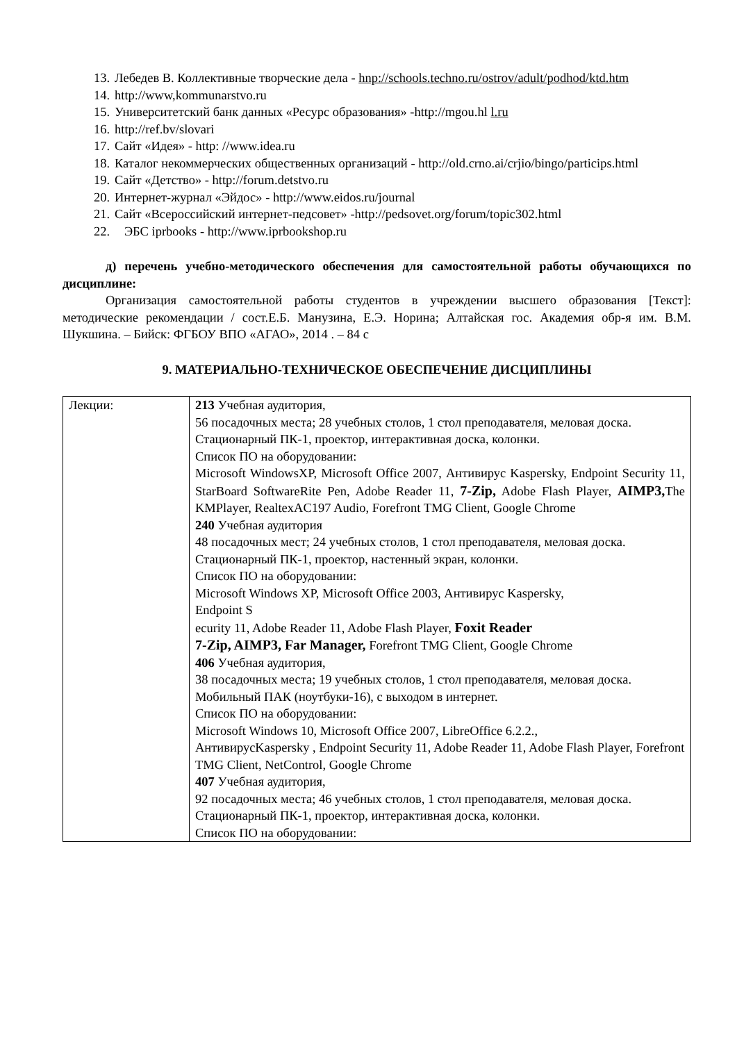13. Лебедев В. Коллективные творческие дела - hnp://schools.techno.ru/ostrov/adult/podhod/ktd.htm
14. http://www,kommunarstvo.ru
15. Университетский банк данных «Ресурс образования» -http://mgou.hl l.ru
16. http://ref.bv/slovari
17. Сайт «Идея» - http: //www.idea.ru
18. Каталог некоммерческих общественных организаций - http://old.crno.ai/crjio/bingo/particips.html
19. Сайт «Детство» - http://forum.detstvo.ru
20. Интернет-журнал «Эйдос» - http://www.eidos.ru/journal
21. Сайт «Всероссийский интернет-педсовет» -http://pedsovet.org/forum/topic302.html
22. ЭБС iprbooks - http://www.iprbookshop.ru
д) перечень учебно-методического обеспечения для самостоятельной работы обучающихся по дисциплине:
Организация самостоятельной работы студентов в учреждении высшего образования [Текст]: методические рекомендации / сост.Е.Б. Манузина, Е.Э. Норина; Алтайская гос. Академия обр-я им. В.М. Шукшина. – Бийск: ФГБОУ ВПО «АГАО», 2014 . – 84 с
9. МАТЕРИАЛЬНО-ТЕХНИЧЕСКОЕ ОБЕСПЕЧЕНИЕ ДИСЦИПЛИНЫ
| Лекции: | 213 Учебная аудитория, 56 посадочных места; 28 учебных столов, 1 стол преподавателя, меловая доска. Стационарный ПК-1, проектор, интерактивная доска, колонки. Список ПО на оборудовании: Microsoft WindowsXP, Microsoft Office 2007, Антивирус Kaspersky, Endpoint Security 11, StarBoard SoftwareRite Pen, Adobe Reader 11, 7-Zip, Adobe Flash Player, AIMP3, The KMPlayer, RealtexAC197 Audio, Forefront TMG Client, Google Chrome 240 Учебная аудитория 48 посадочных мест; 24 учебных столов, 1 стол преподавателя, меловая доска. Стационарный ПК-1, проектор, настенный экран, колонки. Список ПО на оборудовании: Microsoft Windows XP, Microsoft Office 2003, Антивирус Kaspersky, Endpoint S ecurity 11, Adobe Reader 11, Adobe Flash Player, Foxit Reader 7-Zip, AIMP3, Far Manager, Forefront TMG Client, Google Chrome 406 Учебная аудитория, 38 посадочных места; 19 учебных столов, 1 стол преподавателя, меловая доска. Мобильный ПАК (ноутбуки-16), с выходом в интернет. Список ПО на оборудовании: Microsoft Windows 10, Microsoft Office 2007, LibreOffice 6.2.2., АнтивирусKaspersky , Endpoint Security 11, Adobe Reader 11, Adobe Flash Player, Forefront TMG Client, NetControl, Google Chrome 407 Учебная аудитория, 92 посадочных места; 46 учебных столов, 1 стол преподавателя, меловая доска. Стационарный ПК-1, проектор, интерактивная доска, колонки. Список ПО на оборудовании: |